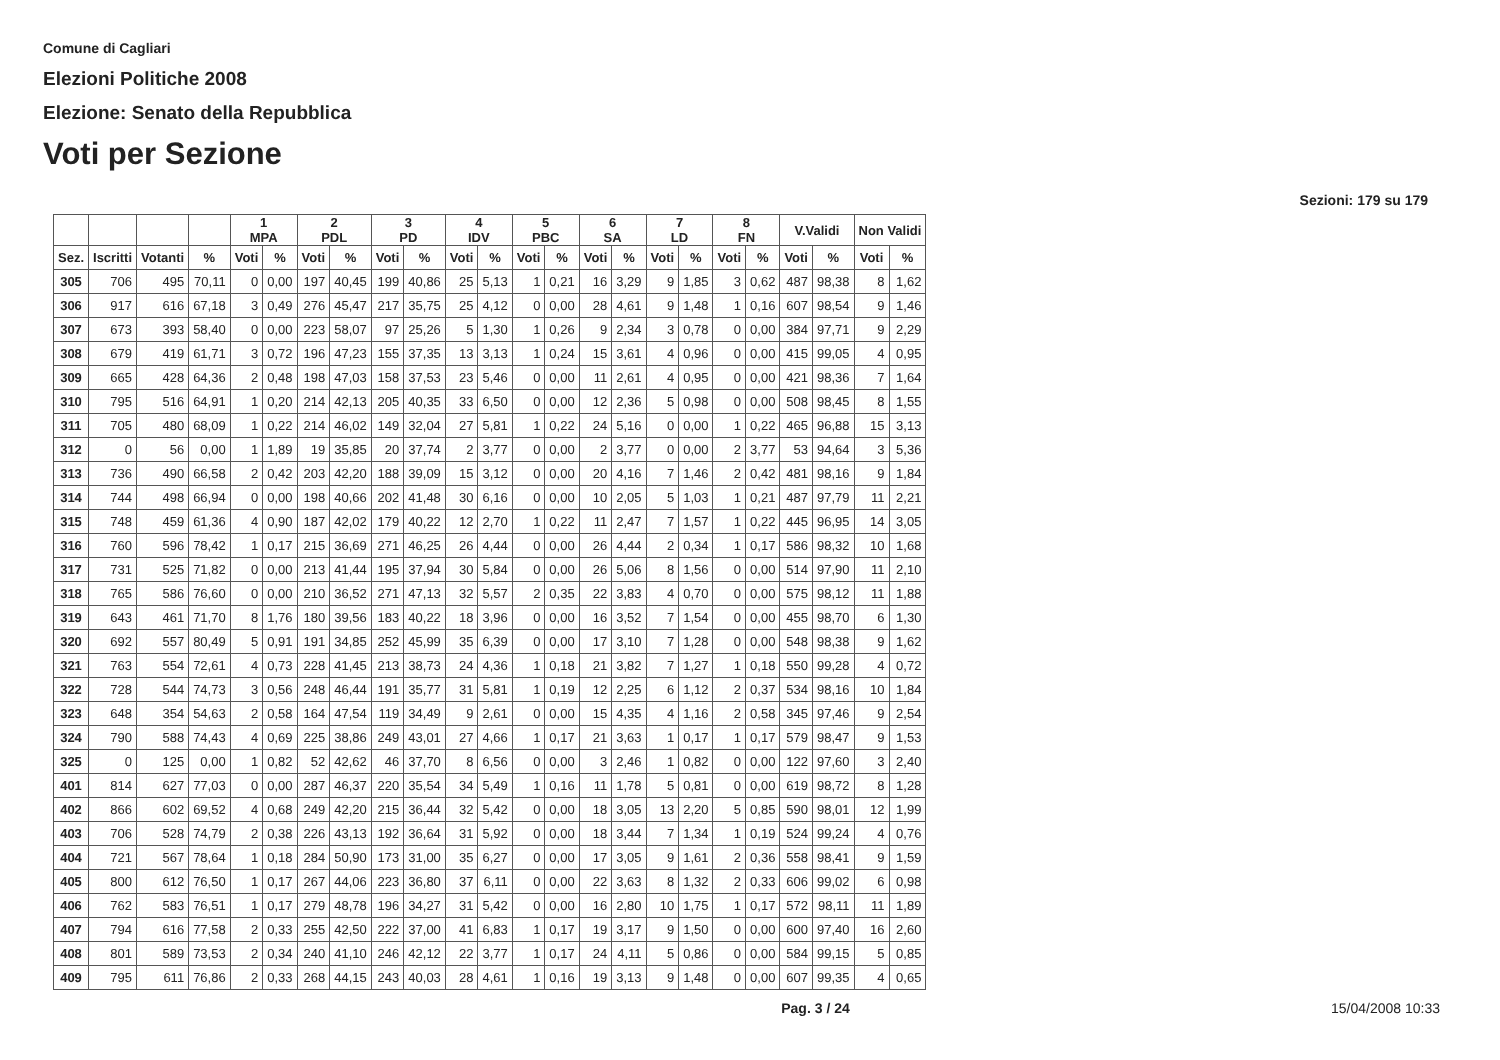Comune di Cagliari
Elezioni Politiche 2008
Elezione: Senato della Repubblica
Voti per Sezione
Sezioni: 179 su 179
| | | | | 1 MPA | | 2 PDL | | 3 PD | | 4 IDV | | 5 PBC | | 6 SA | | 7 LD | | 8 FN | | V.Validi | | Non Validi | |
| --- | --- | --- | --- | --- | --- | --- | --- | --- | --- | --- | --- | --- | --- | --- | --- | --- | --- | --- | --- | --- | --- | --- | --- |
| Sez. | Iscritti | Votanti | % | Voti | % | Voti | % | Voti | % | Voti | % | Voti | % | Voti | % | Voti | % | Voti | % | Voti | % | Voti | % |
| 305 | 706 | 495 | 70,11 | 0 | 0,00 | 197 | 40,45 | 199 | 40,86 | 25 | 5,13 | 1 | 0,21 | 16 | 3,29 | 9 | 1,85 | 3 | 0,62 | 487 | 98,38 | 8 | 1,62 |
| 306 | 917 | 616 | 67,18 | 3 | 0,49 | 276 | 45,47 | 217 | 35,75 | 25 | 4,12 | 0 | 0,00 | 28 | 4,61 | 9 | 1,48 | 1 | 0,16 | 607 | 98,54 | 9 | 1,46 |
| 307 | 673 | 393 | 58,40 | 0 | 0,00 | 223 | 58,07 | 97 | 25,26 | 5 | 1,30 | 1 | 0,26 | 9 | 2,34 | 3 | 0,78 | 0 | 0,00 | 384 | 97,71 | 9 | 2,29 |
| 308 | 679 | 419 | 61,71 | 3 | 0,72 | 196 | 47,23 | 155 | 37,35 | 13 | 3,13 | 1 | 0,24 | 15 | 3,61 | 4 | 0,96 | 0 | 0,00 | 415 | 99,05 | 4 | 0,95 |
| 309 | 665 | 428 | 64,36 | 2 | 0,48 | 198 | 47,03 | 158 | 37,53 | 23 | 5,46 | 0 | 0,00 | 11 | 2,61 | 4 | 0,95 | 0 | 0,00 | 421 | 98,36 | 7 | 1,64 |
| 310 | 795 | 516 | 64,91 | 1 | 0,20 | 214 | 42,13 | 205 | 40,35 | 33 | 6,50 | 0 | 0,00 | 12 | 2,36 | 5 | 0,98 | 0 | 0,00 | 508 | 98,45 | 8 | 1,55 |
| 311 | 705 | 480 | 68,09 | 1 | 0,22 | 214 | 46,02 | 149 | 32,04 | 27 | 5,81 | 1 | 0,22 | 24 | 5,16 | 0 | 0,00 | 1 | 0,22 | 465 | 96,88 | 15 | 3,13 |
| 312 | 0 | 56 | 0,00 | 1 | 1,89 | 19 | 35,85 | 20 | 37,74 | 2 | 3,77 | 0 | 0,00 | 2 | 3,77 | 0 | 0,00 | 2 | 3,77 | 53 | 94,64 | 3 | 5,36 |
| 313 | 736 | 490 | 66,58 | 2 | 0,42 | 203 | 42,20 | 188 | 39,09 | 15 | 3,12 | 0 | 0,00 | 20 | 4,16 | 7 | 1,46 | 2 | 0,42 | 481 | 98,16 | 9 | 1,84 |
| 314 | 744 | 498 | 66,94 | 0 | 0,00 | 198 | 40,66 | 202 | 41,48 | 30 | 6,16 | 0 | 0,00 | 10 | 2,05 | 5 | 1,03 | 1 | 0,21 | 487 | 97,79 | 11 | 2,21 |
| 315 | 748 | 459 | 61,36 | 4 | 0,90 | 187 | 42,02 | 179 | 40,22 | 12 | 2,70 | 1 | 0,22 | 11 | 2,47 | 7 | 1,57 | 1 | 0,22 | 445 | 96,95 | 14 | 3,05 |
| 316 | 760 | 596 | 78,42 | 1 | 0,17 | 215 | 36,69 | 271 | 46,25 | 26 | 4,44 | 0 | 0,00 | 26 | 4,44 | 2 | 0,34 | 1 | 0,17 | 586 | 98,32 | 10 | 1,68 |
| 317 | 731 | 525 | 71,82 | 0 | 0,00 | 213 | 41,44 | 195 | 37,94 | 30 | 5,84 | 0 | 0,00 | 26 | 5,06 | 8 | 1,56 | 0 | 0,00 | 514 | 97,90 | 11 | 2,10 |
| 318 | 765 | 586 | 76,60 | 0 | 0,00 | 210 | 36,52 | 271 | 47,13 | 32 | 5,57 | 2 | 0,35 | 22 | 3,83 | 4 | 0,70 | 0 | 0,00 | 575 | 98,12 | 11 | 1,88 |
| 319 | 643 | 461 | 71,70 | 8 | 1,76 | 180 | 39,56 | 183 | 40,22 | 18 | 3,96 | 0 | 0,00 | 16 | 3,52 | 7 | 1,54 | 0 | 0,00 | 455 | 98,70 | 6 | 1,30 |
| 320 | 692 | 557 | 80,49 | 5 | 0,91 | 191 | 34,85 | 252 | 45,99 | 35 | 6,39 | 0 | 0,00 | 17 | 3,10 | 7 | 1,28 | 0 | 0,00 | 548 | 98,38 | 9 | 1,62 |
| 321 | 763 | 554 | 72,61 | 4 | 0,73 | 228 | 41,45 | 213 | 38,73 | 24 | 4,36 | 1 | 0,18 | 21 | 3,82 | 7 | 1,27 | 1 | 0,18 | 550 | 99,28 | 4 | 0,72 |
| 322 | 728 | 544 | 74,73 | 3 | 0,56 | 248 | 46,44 | 191 | 35,77 | 31 | 5,81 | 1 | 0,19 | 12 | 2,25 | 6 | 1,12 | 2 | 0,37 | 534 | 98,16 | 10 | 1,84 |
| 323 | 648 | 354 | 54,63 | 2 | 0,58 | 164 | 47,54 | 119 | 34,49 | 9 | 2,61 | 0 | 0,00 | 15 | 4,35 | 4 | 1,16 | 2 | 0,58 | 345 | 97,46 | 9 | 2,54 |
| 324 | 790 | 588 | 74,43 | 4 | 0,69 | 225 | 38,86 | 249 | 43,01 | 27 | 4,66 | 1 | 0,17 | 21 | 3,63 | 1 | 0,17 | 1 | 0,17 | 579 | 98,47 | 9 | 1,53 |
| 325 | 0 | 125 | 0,00 | 1 | 0,82 | 52 | 42,62 | 46 | 37,70 | 8 | 6,56 | 0 | 0,00 | 3 | 2,46 | 1 | 0,82 | 0 | 0,00 | 122 | 97,60 | 3 | 2,40 |
| 401 | 814 | 627 | 77,03 | 0 | 0,00 | 287 | 46,37 | 220 | 35,54 | 34 | 5,49 | 1 | 0,16 | 11 | 1,78 | 5 | 0,81 | 0 | 0,00 | 619 | 98,72 | 8 | 1,28 |
| 402 | 866 | 602 | 69,52 | 4 | 0,68 | 249 | 42,20 | 215 | 36,44 | 32 | 5,42 | 0 | 0,00 | 18 | 3,05 | 13 | 2,20 | 5 | 0,85 | 590 | 98,01 | 12 | 1,99 |
| 403 | 706 | 528 | 74,79 | 2 | 0,38 | 226 | 43,13 | 192 | 36,64 | 31 | 5,92 | 0 | 0,00 | 18 | 3,44 | 7 | 1,34 | 1 | 0,19 | 524 | 99,24 | 4 | 0,76 |
| 404 | 721 | 567 | 78,64 | 1 | 0,18 | 284 | 50,90 | 173 | 31,00 | 35 | 6,27 | 0 | 0,00 | 17 | 3,05 | 9 | 1,61 | 2 | 0,36 | 558 | 98,41 | 9 | 1,59 |
| 405 | 800 | 612 | 76,50 | 1 | 0,17 | 267 | 44,06 | 223 | 36,80 | 37 | 6,11 | 0 | 0,00 | 22 | 3,63 | 8 | 1,32 | 2 | 0,33 | 606 | 99,02 | 6 | 0,98 |
| 406 | 762 | 583 | 76,51 | 1 | 0,17 | 279 | 48,78 | 196 | 34,27 | 31 | 5,42 | 0 | 0,00 | 16 | 2,80 | 10 | 1,75 | 1 | 0,17 | 572 | 98,11 | 11 | 1,89 |
| 407 | 794 | 616 | 77,58 | 2 | 0,33 | 255 | 42,50 | 222 | 37,00 | 41 | 6,83 | 1 | 0,17 | 19 | 3,17 | 9 | 1,50 | 0 | 0,00 | 600 | 97,40 | 16 | 2,60 |
| 408 | 801 | 589 | 73,53 | 2 | 0,34 | 240 | 41,10 | 246 | 42,12 | 22 | 3,77 | 1 | 0,17 | 24 | 4,11 | 5 | 0,86 | 0 | 0,00 | 584 | 99,15 | 5 | 0,85 |
| 409 | 795 | 611 | 76,86 | 2 | 0,33 | 268 | 44,15 | 243 | 40,03 | 28 | 4,61 | 1 | 0,16 | 19 | 3,13 | 9 | 1,48 | 0 | 0,00 | 607 | 99,35 | 4 | 0,65 |
Pag. 3 / 24 15/04/2008 10:33